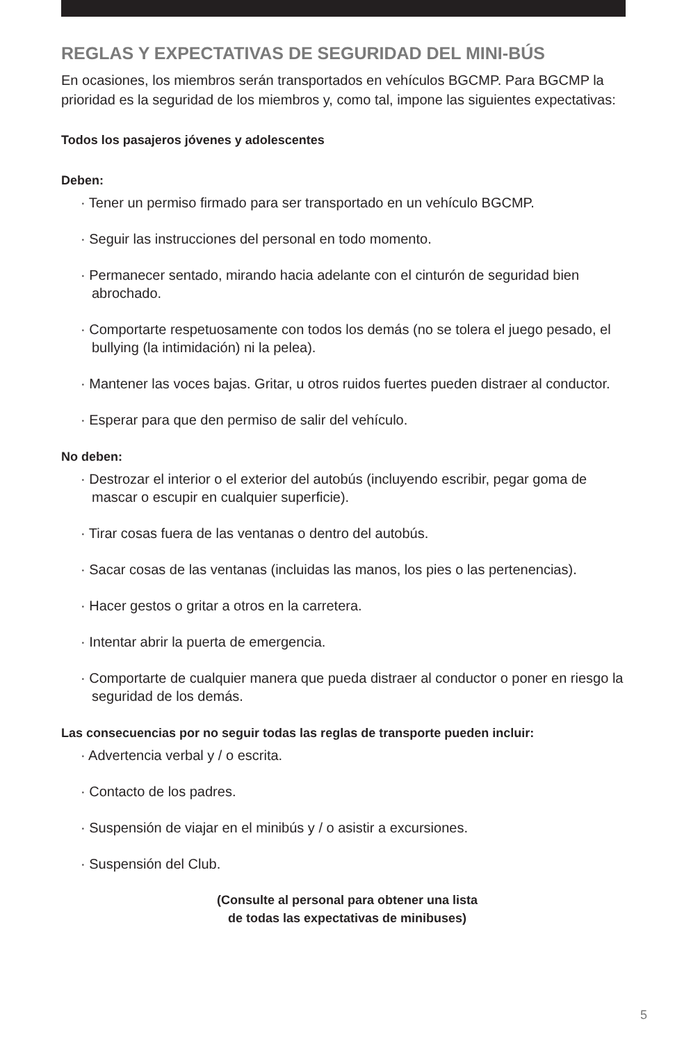REGLAS Y EXPECTATIVAS DE SEGURIDAD DEL MINI-BÚS
En ocasiones, los miembros serán transportados en vehículos BGCMP. Para BGCMP la prioridad es la seguridad de los miembros y, como tal, impone las siguientes expectativas:
Todos los pasajeros jóvenes y adolescentes
Deben:
· Tener un permiso firmado para ser transportado en un vehículo BGCMP.
· Seguir las instrucciones del personal en todo momento.
· Permanecer sentado, mirando hacia adelante con el cinturón de seguridad bien abrochado.
· Comportarte respetuosamente con todos los demás (no se tolera el juego pesado, el bullying (la intimidación) ni la pelea).
· Mantener las voces bajas. Gritar, u otros ruidos fuertes pueden distraer al conductor.
· Esperar para que den permiso de salir del vehículo.
No deben:
· Destrozar el interior o el exterior del autobús (incluyendo escribir, pegar goma de mascar o escupir en cualquier superficie).
· Tirar cosas fuera de las ventanas o dentro del autobús.
· Sacar cosas de las ventanas (incluidas las manos, los pies o las pertenencias).
· Hacer gestos o gritar a otros en la carretera.
· Intentar abrir la puerta de emergencia.
· Comportarte de cualquier manera que pueda distraer al conductor o poner en riesgo la seguridad de los demás.
Las consecuencias por no seguir todas las reglas de transporte pueden incluir:
· Advertencia verbal y / o escrita.
· Contacto de los padres.
· Suspensión de viajar en el minibús y / o asistir a excursiones.
· Suspensión del Club.
(Consulte al personal para obtener una lista
de todas las expectativas de minibuses)
5